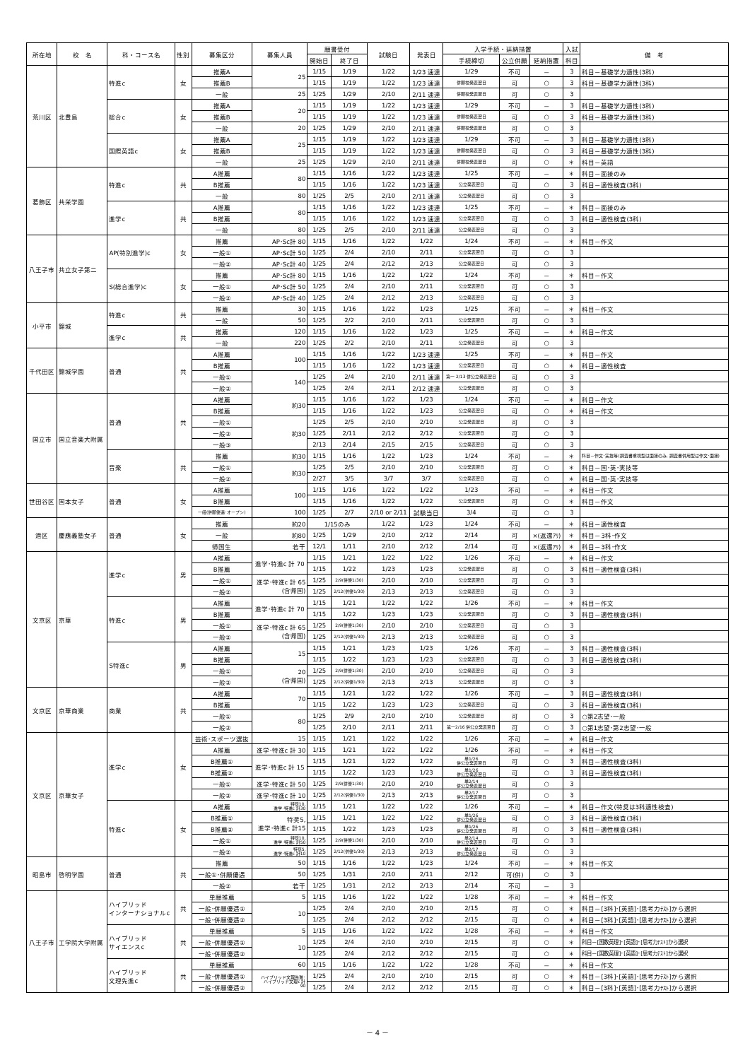| 所在地 | 校 名 | 科・コース名 | 性別 | 募集区分 | 募集人員 | 願書受付 | | 試験日 | 発表日 | 入学手続・延納措置 | | | 入試 | 備 考 |
| --- | --- | --- | --- | --- | --- | --- | --- | --- | --- | --- | --- | --- | --- | --- |
| | | | | | | 開始日 | 終了日 | | | 手続締切 | 公立併願 | 延納措置 | 科目 | |
| 荒川区 | 北豊島 | 特進c | 女 | 推薦A | 25 | 1/15 | 1/19 | 1/22 | 1/23 速達 | 1/29 | 不可 | － | 3 | 科目－基礎学力適性(3科) |
| | | | | 推薦B | | 1/15 | 1/19 | 1/22 | 1/23 速達 | 併願校発表翌日 | 可 | ○ | 3 | 科目－基礎学力適性(3科) |
| | | | | 一般 | 25 | 1/25 | 1/29 | 2/10 | 2/11 速達 | 併願校発表翌日 | 可 | ○ | 3 | |
| | | 総合c | 女 | 推薦A | 20 | 1/15 | 1/19 | 1/22 | 1/23 速達 | 1/29 | 不可 | － | 3 | 科目－基礎学力適性(3科) |
| | | | | 推薦B | | 1/15 | 1/19 | 1/22 | 1/23 速達 | 併願校発表翌日 | 可 | ○ | 3 | 科目－基礎学力適性(3科) |
| | | | | 一般 | 20 | 1/25 | 1/29 | 2/10 | 2/11 速達 | 併願校発表翌日 | 可 | ○ | 3 | |
| | | 国際英語c | 女 | 推薦A | 25 | 1/15 | 1/19 | 1/22 | 1/23 速達 | 1/29 | 不可 | － | 3 | 科目－基礎学力適性(3科) |
| | | | | 推薦B | | 1/15 | 1/19 | 1/22 | 1/23 速達 | 併願校発表翌日 | 可 | ○ | 3 | 科目－基礎学力適性(3科) |
| | | | | 一般 | 25 | 1/25 | 1/29 | 2/10 | 2/11 速達 | 併願校発表翌日 | 可 | ○ | ＊ | 科目－英語 |
| 葛飾区 | 共栄学園 | 特進c | 共 | A推薦 | 80 | 1/15 | 1/16 | 1/22 | 1/23 速達 | 1/25 | 不可 | － | ＊ | 科目－面接のみ |
| | | | | B推薦 | | 1/15 | 1/16 | 1/22 | 1/23 速達 | 公立発表翌日 | 可 | ○ | 3 | 科目－適性検査(3科) |
| | | | | 一般 | 80 | 1/25 | 2/5 | 2/10 | 2/11 速達 | 公立発表翌日 | 可 | ○ | 3 | |
| | | 進学c | 共 | A推薦 | 80 | 1/15 | 1/16 | 1/22 | 1/23 速達 | 1/25 | 不可 | － | ＊ | 科目－面接のみ |
| | | | | B推薦 | | 1/15 | 1/16 | 1/22 | 1/23 速達 | 公立発表翌日 | 可 | ○ | 3 | 科目－適性検査(3科) |
| | | | | 一般 | 80 | 1/25 | 2/5 | 2/10 | 2/11 速達 | 公立発表翌日 | 可 | ○ | 3 | |
| 八王子市 | 共立女子第二 | AP(特別進学)c | 女 | 推薦 | AP･Sc計 80 | 1/15 | 1/16 | 1/22 | 1/22 | 1/24 | 不可 | － | ＊ | 科目－作文 |
| | | | | 一般① | AP･Sc計 50 | 1/25 | 2/4 | 2/10 | 2/11 | 公立発表翌日 | 可 | ○ | 3 | |
| | | | | 一般② | AP･Sc計 40 | 1/25 | 2/4 | 2/12 | 2/13 | 公立発表翌日 | 可 | ○ | 3 | |
| | | S(総合進学)c | 女 | 推薦 | AP･Sc計 80 | 1/15 | 1/16 | 1/22 | 1/22 | 1/24 | 不可 | － | ＊ | 科目－作文 |
| | | | | 一般① | AP･Sc計 50 | 1/25 | 2/4 | 2/10 | 2/11 | 公立発表翌日 | 可 | ○ | 3 | |
| | | | | 一般② | AP･Sc計 40 | 1/25 | 2/4 | 2/12 | 2/13 | 公立発表翌日 | 可 | ○ | 3 | |
| 小平市 | 錦城 | 特進c | 共 | 推薦 | 30 | 1/15 | 1/16 | 1/22 | 1/23 | 1/25 | 不可 | － | ＊ | 科目－作文 |
| | | | | 一般 | 50 | 1/25 | 2/2 | 2/10 | 2/11 | 公立発表翌日 | 可 | ○ | 3 | |
| | | 進学c | 共 | 推薦 | 120 | 1/15 | 1/16 | 1/22 | 1/23 | 1/25 | 不可 | － | ＊ | 科目－作文 |
| | | | | 一般 | 220 | 1/25 | 2/2 | 2/10 | 2/11 | 公立発表翌日 | 可 | ○ | 3 | |
| 千代田区 | 錦城学園 | 普通 | 共 | A推薦 | 100 | 1/15 | 1/16 | 1/22 | 1/23 速達 | 1/25 | 不可 | － | ＊ | 科目－作文 |
| | | | | B推薦 | | 1/15 | 1/16 | 1/22 | 1/23 速達 | 公立発表翌日 | 可 | ○ | ＊ | 科目－適性検査 |
| | | | | 一般① | 140 | 1/25 | 2/4 | 2/10 | 2/11 速達 | 第一 2/13 併公立発表翌日 | 可 | ○ | 3 | |
| | | | | 一般② | | 1/25 | 2/4 | 2/11 | 2/12 速達 | 公立発表翌日 | 可 | ○ | 3 | |
| 国立市 | 国立音楽大附属 | 普通 | 共 | A推薦 | 約30 | 1/15 | 1/16 | 1/22 | 1/23 | 1/24 | 不可 | － | ＊ | 科目－作文 |
| | | | | B推薦 | | 1/15 | 1/16 | 1/22 | 1/23 | 公立発表翌日 | 可 | ○ | ＊ | 科目－作文 |
| | | | | 一般① | 約30 | 1/25 | 2/5 | 2/10 | 2/10 | 公立発表翌日 | 可 | ○ | 3 | |
| | | | | 一般② | | 1/25 | 2/11 | 2/12 | 2/12 | 公立発表翌日 | 可 | ○ | 3 | |
| | | | | 一般③ | | 2/13 | 2/14 | 2/15 | 2/15 | 公立発表翌日 | 可 | ○ | 3 | |
| | | 音楽 | 共 | 推薦 | 約30 | 1/15 | 1/16 | 1/22 | 1/23 | 1/24 | 不可 | － | ＊ | 科目－作文･実技等(調査書重視型は面接のみ, 調査書併用型は作文･面接) |
| | | | | 一般① | 約30 | 1/25 | 2/5 | 2/10 | 2/10 | 公立発表翌日 | 可 | ○ | ＊ | 科目－国･英･実技等 |
| | | | | 一般② | | 2/27 | 3/5 | 3/7 | 3/7 | 公立発表翌日 | 可 | ○ | ＊ | 科目－国･英･実技等 |
| 世田谷区 | 国本女子 | 普通 | 女 | A推薦 | 100 | 1/15 | 1/16 | 1/22 | 1/22 | 1/23 | 不可 | － | ＊ | 科目－作文 |
| | | | | B推薦 | | 1/15 | 1/16 | 1/22 | 1/22 | 公立発表翌日 | 可 | ○ | ＊ | 科目－作文 |
| | | | | 一般(併願優遇･オープン) | 100 | 1/25 | 2/7 | 2/10 or 2/11 | 試験当日 | 3/4 | 可 | ○ | 3 | |
| 港区 | 慶應義塾女子 | 普通 | 女 | 推薦 | 約20 | 1/15のみ | | 1/22 | 1/23 | 1/24 | 不可 | － | ＊ | 科目－適性検査 |
| | | | | 一般 | 約80 | 1/25 | 1/29 | 2/10 | 2/12 | 2/14 | 可 | ×(返還ｱﾘ) | ＊ | 科目－3科･作文 |
| | | | | 帰国生 | 若干 | 12/1 | 1/11 | 2/10 | 2/12 | 2/14 | 可 | ×(返還ｱﾘ) | ＊ | 科目－3科･作文 |
| 文京区 | 京華 | 進学c | 男 | A推薦 | 進学･特進c 計 70 | 1/15 | 1/21 | 1/22 | 1/22 | 1/26 | 不可 | － | ＊ | 科目－作文 |
| | | | | B推薦 | | 1/15 | 1/22 | 1/23 | 1/23 | 公立発表翌日 | 可 | ○ | 3 | 科目－適性検査(3科) |
| | | | | 一般① | 進学･特進c 計 65 (含帰国) | 1/25 | 2/9(併優1/30) | 2/10 | 2/10 | 公立発表翌日 | 可 | ○ | 3 | |
| | | | | 一般② | | 1/25 | 2/12(併優1/30) | 2/13 | 2/13 | 公立発表翌日 | 可 | ○ | 3 | |
| | | 特進c | 男 | A推薦 | 進学･特進c 計 70 | 1/15 | 1/21 | 1/22 | 1/22 | 1/26 | 不可 | － | ＊ | 科目－作文 |
| | | | | B推薦 | | 1/15 | 1/22 | 1/23 | 1/23 | 公立発表翌日 | 可 | ○ | 3 | 科目－適性検査(3科) |
| | | | | 一般① | 進学･特進c 計 65 (含帰国) | 1/25 | 2/9(併優1/30) | 2/10 | 2/10 | 公立発表翌日 | 可 | ○ | 3 | |
| | | | | 一般② | | 1/25 | 2/12(併優1/30) | 2/13 | 2/13 | 公立発表翌日 | 可 | ○ | 3 | |
| | | S特進c | 男 | A推薦 | 15 | 1/15 | 1/21 | 1/23 | 1/23 | 1/26 | 不可 | － | 3 | 科目－適性検査(3科) |
| | | | | B推薦 | | 1/15 | 1/22 | 1/23 | 1/23 | 公立発表翌日 | 可 | ○ | 3 | 科目－適性検査(3科) |
| | | | | 一般① | 20 (含帰国) | 1/25 | 2/9(併優1/30) | 2/10 | 2/10 | 公立発表翌日 | 可 | ○ | 3 | |
| | | | | 一般② | | 1/25 | 2/12(併優1/30) | 2/13 | 2/13 | 公立発表翌日 | 可 | ○ | 3 | |
| 文京区 | 京華商業 | 商業 | 共 | A推薦 | 70 | 1/15 | 1/21 | 1/22 | 1/22 | 1/26 | 不可 | － | 3 | 科目－適性検査(3科) |
| | | | | B推薦 | | 1/15 | 1/22 | 1/23 | 1/23 | 公立発表翌日 | 可 | ○ | 3 | 科目－適性検査(3科) |
| | | | | 一般① | 80 | 1/25 | 2/9 | 2/10 | 2/10 | 公立発表翌日 | 可 | ○ | 3 | ○第2志望･一般 |
| | | | | 一般② | | 1/25 | 2/10 | 2/11 | 2/11 | 第一2/16 併公立発表翌日 | 可 | ○ | 3 | ○第1志望･第2志望･一般 |
| 文京区 | 京華女子 | 進学c | 女 | 芸術･スポーツ選抜 | 15 | 1/15 | 1/21 | 1/22 | 1/22 | 1/26 | 不可 | － | ＊ | 科目－作文 |
| | | | | A推薦 | 進学･特進c 計 30 | 1/15 | 1/21 | 1/22 | 1/22 | 1/26 | 不可 | － | ＊ | 科目－作文 |
| | | | | B推薦① | 進学･特進c 計 15 | 1/15 | 1/21 | 1/22 | 1/22 | 単1/26 併公立発表翌日 | 可 | ○ | 3 | 科目－適性検査(3科) |
| | | | | B推薦② | | 1/15 | 1/22 | 1/23 | 1/23 | 単1/26 併公立発表翌日 | 可 | ○ | 3 | 科目－適性検査(3科) |
| | | | | 一般① | 進学･特進c 計 50 | 1/25 | 2/9(併優1/30) | 2/10 | 2/10 | 単2/14 併公立発表翌日 | 可 | ○ | 3 | |
| | | | | 一般② | 進学･特進c 計 10 | 1/25 | 2/12(併優1/30) | 2/13 | 2/13 | 単2/17 併公立発表翌日 | 可 | ○ | 3 | |
| | | 特進c | 女 | A推薦 | 特奨10, 進学･特進c 計30 | 1/15 | 1/21 | 1/22 | 1/22 | 1/26 | 不可 | － | ＊ | 科目－作文(特奨は3科適性検査) |
| | | | | B推薦① | 特奨5, 進学･特進c 計15 | 1/15 | 1/21 | 1/22 | 1/22 | 単1/26 併公立発表翌日 | 可 | ○ | 3 | 科目－適性検査(3科) |
| | | | | B推薦② | | 1/15 | 1/22 | 1/23 | 1/23 | 単1/26 併公立発表翌日 | 可 | ○ | 3 | 科目－適性検査(3科) |
| | | | | 一般① | 特奨10, 進学･特進c 計50 | 1/25 | 2/9(併優1/30) | 2/10 | 2/10 | 単2/14 併公立発表翌日 | 可 | ○ | 3 | |
| | | | | 一般② | 特奨5, 進学･特進c 計10 | 1/25 | 2/12(併優1/30) | 2/13 | 2/13 | 単2/17 併公立発表翌日 | 可 | ○ | 3 | |
| 昭島市 | 啓明学園 | 普通 | 共 | 推薦 | 50 | 1/15 | 1/16 | 1/22 | 1/23 | 1/24 | 不可 | － | ＊ | 科目－作文 |
| | | | | 一般①･併願優遇 | 50 | 1/25 | 1/31 | 2/10 | 2/11 | 2/12 | 可(併) | ○ | 3 | |
| | | | | 一般② | 若干 | 1/25 | 1/31 | 2/12 | 2/13 | 2/14 | 不可 | － | 3 | |
| 八王子市 | 工学院大学附属 | ハイブリッド インターナショナルc | 共 | 単願推薦 | 5 | 1/15 | 1/16 | 1/22 | 1/22 | 1/28 | 不可 | － | ＊ | 科目－作文 |
| | | | | 一般･併願優遇① | 10 | 1/25 | 2/4 | 2/10 | 2/10 | 2/15 | 可 | ○ | ＊ | 科目－[3科]･[英語]･[思考力ﾃｽﾄ]から選択 |
| | | | | 一般･併願優遇② | | 1/25 | 2/4 | 2/12 | 2/12 | 2/15 | 可 | ○ | ＊ | 科目－[3科]･[英語]･[思考力ﾃｽﾄ]から選択 |
| | | ハイブリッド サイエンスc | 共 | 単願推薦 | 5 | 1/15 | 1/16 | 1/22 | 1/22 | 1/28 | 不可 | － | ＊ | 科目－作文 |
| | | | | 一般･併願優遇① | 10 | 1/25 | 2/4 | 2/10 | 2/10 | 2/15 | 可 | ○ | ＊ | 科目－[国数英理]･[英語]･[思考力ﾃｽﾄ]から選択 |
| | | | | 一般･併願優遇② | | 1/25 | 2/4 | 2/12 | 2/12 | 2/15 | 可 | ○ | ＊ | 科目－[国数英理]･[英語]･[思考力ﾃｽﾄ]から選択 |
| | | ハイブリッド 文理先進c | 共 | 単願推薦 | 60 | 1/15 | 1/16 | 1/22 | 1/22 | 1/28 | 不可 | － | ＊ | 科目－作文 |
| | | | | 一般･併願優遇① | ハイブリッド文理先進･ ハイブリッド文理c 計 90 | 1/25 | 2/4 | 2/10 | 2/10 | 2/15 | 可 | ○ | ＊ | 科目－[3科]･[英語]･[思考力ﾃｽﾄ]から選択 |
| | | | | 一般･併願優遇② | | 1/25 | 2/4 | 2/12 | 2/12 | 2/15 | 可 | ○ | ＊ | 科目－[3科]･[英語]･[思考力ﾃｽﾄ]から選択 |
－ 4 －